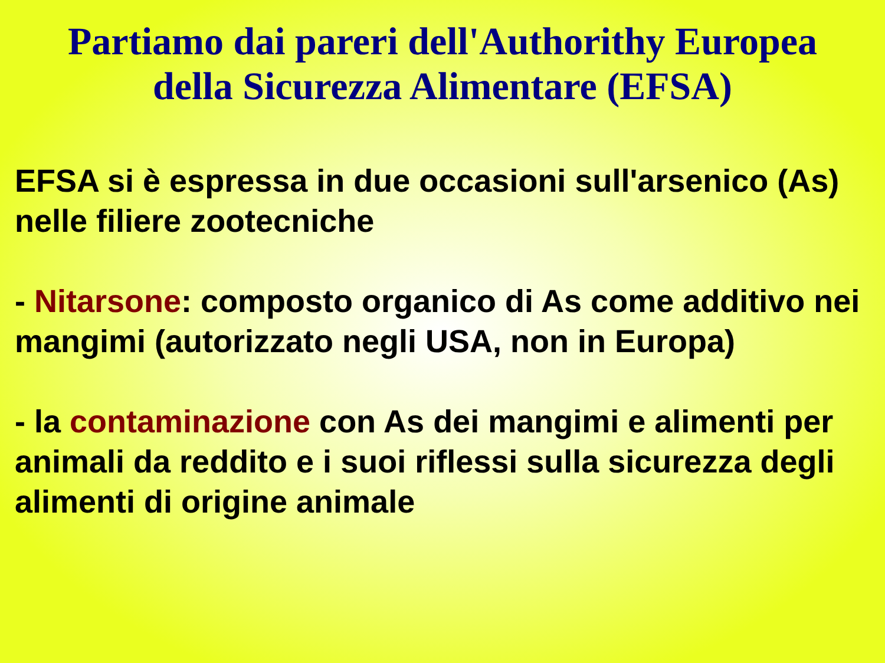Partiamo dai pareri dell'Authorithy Europea
della Sicurezza Alimentare (EFSA)
EFSA si è espressa in due occasioni sull'arsenico (As) nelle filiere zootecniche
- Nitarsone: composto organico di As come additivo nei mangimi (autorizzato negli USA, non in Europa)
- la contaminazione con As dei mangimi e alimenti per animali da reddito e i suoi riflessi sulla sicurezza degli alimenti di origine animale